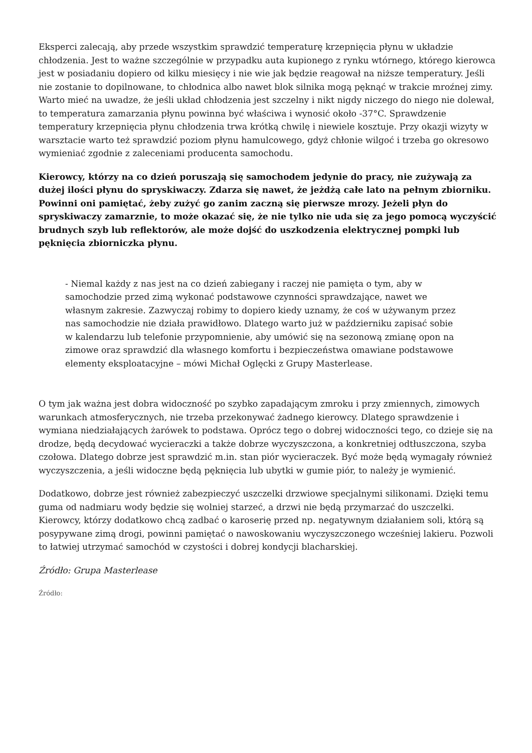Eksperci zalecają, aby przede wszystkim sprawdzić temperaturę krzepnięcia płynu w układzie chłodzenia. Jest to ważne szczególnie w przypadku auta kupionego z rynku wtórnego, którego kierowca jest w posiadaniu dopiero od kilku miesięcy i nie wie jak będzie reagował na niższe temperatury. Jeśli nie zostanie to dopilnowane, to chłodnica albo nawet blok silnika mogą pęknąć w trakcie mroźnej zimy. Warto mieć na uwadze, że jeśli układ chłodzenia jest szczelny i nikt nigdy niczego do niego nie dolewał, to temperatura zamarzania płynu powinna być właściwa i wynosić około -37°C. Sprawdzenie temperatury krzepnięcia płynu chłodzenia trwa krótką chwilę i niewiele kosztuje. Przy okazji wizyty w warsztacie warto też sprawdzić poziom płynu hamulcowego, gdyż chłonie wilgoć i trzeba go okresowo wymieniać zgodnie z zaleceniami producenta samochodu.
Kierowcy, którzy na co dzień poruszają się samochodem jedynie do pracy, nie zużywają za dużej ilości płynu do spryskiwaczy. Zdarza się nawet, że jeżdżą całe lato na pełnym zbiorniku. Powinni oni pamiętać, żeby zużyć go zanim zaczną się pierwsze mrozy. Jeżeli płyn do spryskiwaczy zamarznie, to może okazać się, że nie tylko nie uda się za jego pomocą wyczyścić brudnych szyb lub reflektorów, ale może dojść do uszkodzenia elektrycznej pompki lub pęknięcia zbiorniczka płynu.
- Niemal każdy z nas jest na co dzień zabiegany i raczej nie pamięta o tym, aby w samochodzie przed zimą wykonać podstawowe czynności sprawdzające, nawet we własnym zakresie. Zazwyczaj robimy to dopiero kiedy uznamy, że coś w używanym przez nas samochodzie nie działa prawidłowo. Dlatego warto już w październiku zapisać sobie w kalendarzu lub telefonie przypomnienie, aby umówić się na sezonową zmianę opon na zimowe oraz sprawdzić dla własnego komfortu i bezpieczeństwa omawiane podstawowe elementy eksploatacyjne – mówi Michał Oglęcki z Grupy Masterlease.
O tym jak ważna jest dobra widoczność po szybko zapadającym zmroku i przy zmiennych, zimowych warunkach atmosferycznych, nie trzeba przekonywać żadnego kierowcy. Dlatego sprawdzenie i wymiana niedziałających żarówek to podstawa. Oprócz tego o dobrej widoczności tego, co dzieje się na drodze, będą decydować wycieraczki a także dobrze wyczyszczona, a konkretniej odtłuszczona, szyba czołowa. Dlatego dobrze jest sprawdzić m.in. stan piór wycieraczek. Być może będą wymagały również wyczyszczenia, a jeśli widoczne będą pęknięcia lub ubytki w gumie piór, to należy je wymienić.
Dodatkowo, dobrze jest również zabezpieczyć uszczelki drzwiowe specjalnymi silikonami. Dzięki temu guma od nadmiaru wody będzie się wolniej starzeć, a drzwi nie będą przymarzać do uszczelki. Kierowcy, którzy dodatkowo chcą zadbać o karoserię przed np. negatywnym działaniem soli, którą są posypywane zimą drogi, powinni pamiętać o nawoskowaniu wyczyszczonego wcześniej lakieru. Pozwoli to łatwiej utrzymać samochód w czystości i dobrej kondycji blacharskiej.
Źródło: Grupa Masterlease
Źródło: